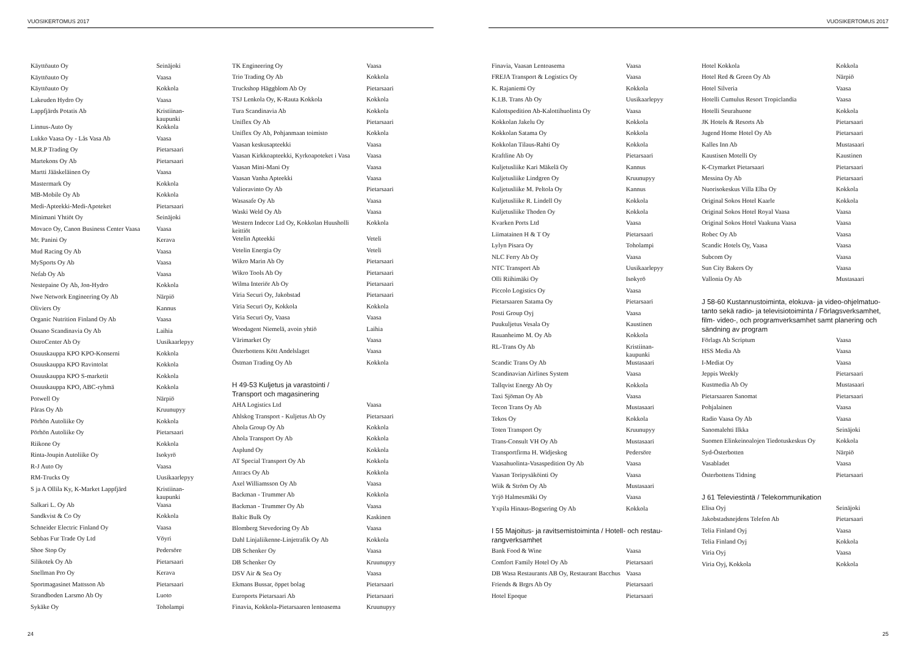VUOSIKERTOMUS 2017
| Käyttöauto Oy | Seinäjoki |
| Käyttöauto Oy | Vaasa |
| Käyttöauto Oy | Kokkola |
| Lakeuden Hydro Oy | Vaasa |
| Lappfjärds Potatis Ab | Kristiinan- kaupunki |
| Linnus-Auto Oy | Kokkola |
| Lukko Vaasa Oy - Lås Vasa Ab | Vaasa |
| M.R.P Trading Oy | Pietarsaari |
| Martekons Oy Ab | Pietarsaari |
| Martti Jääskeläinen Oy | Vaasa |
| Mastermark Oy | Kokkola |
| MB-Mobile Oy Ab | Kokkola |
| Medi-Apteekki-Medi-Apoteket | Pietarsaari |
| Minimani Yhtiöt Oy | Seinäjoki |
| Movaco Oy, Canon Business Center Vaasa | Vaasa |
| Mr. Panini Oy | Kerava |
| Mud Racing Oy Ab | Vaasa |
| MySports Oy Ab | Vaasa |
| Nefab Oy Ab | Vaasa |
| Nestepaine Oy Ab, Jon-Hydro | Kokkola |
| Nwe Network Engineering Oy Ab | Närpiö |
| Oliviers Oy | Kannus |
| Organic Nutrition Finland Oy Ab | Vaasa |
| Ossano Scandinavia Oy Ab | Laihia |
| OstroCenter Ab Oy | Uusikaarlepyy |
| Osuuskauppa KPO KPO-Konserni | Kokkola |
| Osuuskauppa KPO Ravintolat | Kokkola |
| Osuuskauppa KPO S-marketit | Kokkola |
| Osuuskauppa KPO, ABC-ryhmä | Kokkola |
| Potwell Oy | Närpiö |
| Påras Oy Ab | Kruunupyy |
| Pörhön Autoliike Oy | Kokkola |
| Pörhön Autoliike Oy | Pietarsaari |
| Riikone Oy | Kokkola |
| Rinta-Joupin Autoliike Oy | Isokyrö |
| R-J Auto Oy | Vaasa |
| RM-Trucks Oy | Uusikaarlepyy |
| S ja A Ollila Ky, K-Market Lappfjärd | Kristiinan- kaupunki |
| Salkari L. Oy Ab | Vaasa |
| Sandkvist & Co Oy | Kokkola |
| Schneider Electric Finland Oy | Vaasa |
| Sebbas Fur Trade Oy Ltd | Vöyri |
| Shoe Stop Oy | Pedersöre |
| Silikotek Oy Ab | Pietarsaari |
| Snellman Pro Oy | Kerava |
| Sportmagasinet Mattsson Ab | Pietarsaari |
| Strandboden Larsmo Ab Oy | Luoto |
| Sykäke Oy | Toholampi |
| TK Engineering Oy | Vaasa |
| Trio Trading Oy Ab | Kokkola |
| Truckshop Häggblom Ab Oy | Pietarsaari |
| TSJ Lenkola Oy, K-Rauta Kokkola | Kokkola |
| Tura Scandinavia Ab | Kokkola |
| Uniflex Oy Ab | Pietarsaari |
| Uniflex Oy Ab, Pohjanmaan toimisto | Kokkola |
| Vaasan keskusapteekki | Vaasa |
| Vaasan Kirkkoapteekki, Kyrkoapoteket i Vasa | Vaasa |
| Vaasan Mini-Mani Oy | Vaasa |
| Vaasan Vanha Apteekki | Vaasa |
| Valioravinto Oy Ab | Pietarsaari |
| Wasasafe Oy Ab | Vaasa |
| Waski Weld Oy Ab | Vaasa |
| Western Indecor Ltd Oy, Kokkolan Huusholli keittiöt | Kokkola |
| Vetelin Apteekki | Veteli |
| Vetelin Energia Oy | Veteli |
| Wikro Marin Ab Oy | Pietarsaari |
| Wikro Tools Ab Oy | Pietarsaari |
| Wilma Interiör Ab Oy | Pietarsaari |
| Viria Securi Oy, Jakobstad | Pietarsaari |
| Viria Securi Oy, Kokkola | Kokkola |
| Viria Securi Oy, Vaasa | Vaasa |
| Woodagent Niemelä, avoin yhtiö | Laihia |
| Värimarket Oy | Vaasa |
| Österbottens Kött Andelslaget | Vaasa |
| Östman Trading Oy Ab | Kokkola |
H 49-53 Kuljetus ja varastointi /
Transport och magasinering
| AHA Logistics Ltd | Vaasa |
| Ahlskog Transport - Kuljetus Ab Oy | Pietarsaari |
| Ahola Group Oy Ab | Kokkola |
| Ahola Transport Oy Ab | Kokkola |
| Asplund Oy | Kokkola |
| AT Special Transport Oy Ab | Kokkola |
| Attracs Oy Ab | Kokkola |
| Axel Williamsson Oy Ab | Vaasa |
| Backman - Trummer Ab | Kokkola |
| Backman - Trummer Oy Ab | Vaasa |
| Baltic Bulk Oy | Kaskinen |
| Blomberg Stevedoring Oy Ab | Vaasa |
| Dahl Linjaliikenne-Linjetrafik Oy Ab | Kokkola |
| DB Schenker Oy | Vaasa |
| DB Schenker Oy | Kruunupyy |
| DSV Air & Sea Oy | Vaasa |
| Ekmans Bussar, öppet bolag | Pietarsaari |
| Euroports Pietarsaari Ab | Pietarsaari |
| Finavia, Kokkola-Pietarsaaren lentoasema | Kruunupyy |
24
VUOSIKERTOMUS 2017
| Finavia, Vaasan Lentoasema | Vaasa |
| FREJA Transport & Logistics Oy | Vaasa |
| K. Rajaniemi Oy | Kokkola |
| K.I.B. Trans Ab Oy | Uusikaarlepyy |
| Kalottspedition Ab-Kalottihuolinta Oy | Vaasa |
| Kokkolan Jakelu Oy | Kokkola |
| Kokkolan Satama Oy | Kokkola |
| Kokkolan Tilaus-Rahti Oy | Kokkola |
| Kraftline Ab Oy | Pietarsaari |
| Kuljetusliike Kari Mäkelä Oy | Kannus |
| Kuljetusliike Lindgren Oy | Kruunupyy |
| Kuljetusliike M. Peltola Oy | Kannus |
| Kuljetusliike R. Lindell Oy | Kokkola |
| Kuljetusliike Thoden Oy | Kokkola |
| Kvarken Ports Ltd | Vaasa |
| Liimatainen H & T Oy | Pietarsaari |
| Lylyn Pisara Oy | Toholampi |
| NLC Ferry Ab Oy | Vaasa |
| NTC Transport Ab | Uusikaarlepyy |
| Olli Riihimäki Oy | Isokyrö |
| Piccolo Logistics Oy | Vaasa |
| Pietarsaaren Satama Oy | Pietarsaari |
| Posti Group Oyj | Vaasa |
| Puukuljetus Vesala Oy | Kaustinen |
| Rauanheimo M. Oy Ab | Kokkola |
| RL-Trans Oy Ab | Kristiinan- kaupunki |
| Scandic Trans Oy Ab | Mustasaari |
| Scandinavian Airlines System | Vaasa |
| Tallqvist Energy Ab Oy | Kokkola |
| Taxi Sjöman Oy Ab | Vaasa |
| Tecon Trans Oy Ab | Mustasaari |
| Tekos Oy | Kokkola |
| Toten Transport Oy | Kruunupyy |
| Trans-Consult VH Oy Ab | Mustasaari |
| Transportfirma H. Widjeskog | Pedersöre |
| Vaasahuolinta-Vasaspedition Oy Ab | Vaasa |
| Vaasan Toripysäköinti Oy | Vaasa |
| Wiik & Ström Oy Ab | Mustasaari |
| Yrjö Halmesmäki Oy | Vaasa |
| Yxpila Hinaus-Bogsering Oy Ab | Kokkola |
I 55 Majoitus- ja ravitsemistoiminta / Hotell- och restau-
rangverksamhet
| Bank Food & Wine | Vaasa |
| Comfort Family Hotel Oy Ab | Pietarsaari |
| DB Wasa Restaurants AB Oy, Restaurant Bacchus | Vaasa |
| Friends & Brgrs Ab Oy | Pietarsaari |
| Hotel Epoque | Pietarsaari |
| Hotel Kokkola | Kokkola |
| Hotel Red & Green Oy Ab | Närpiö |
| Hotel Silveria | Vaasa |
| Hotelli Cumulus Resort Tropiclandia | Vaasa |
| Hotelli Seurahuone | Kokkola |
| JK Hotels & Resorts Ab | Pietarsaari |
| Jugend Home Hotel Oy Ab | Pietarsaari |
| Kalles Inn Ab | Mustasaari |
| Kaustisen Motelli Oy | Kaustinen |
| K-Ctymarket Pietarsaari | Pietarsaari |
| Messina Oy Ab | Pietarsaari |
| Nuorisokeskus Villa Elba Oy | Kokkola |
| Original Sokos Hotel Kaarle | Kokkola |
| Original Sokos Hotel Royal Vaasa | Vaasa |
| Original Sokos Hotel Vaakuna Vaasa | Vaasa |
| Robec Oy Ab | Vaasa |
| Scandic Hotels Oy, Vaasa | Vaasa |
| Subcom Oy | Vaasa |
| Sun City Bakers Oy | Vaasa |
| Vallonia Oy Ab | Mustasaari |
J 58-60 Kustannustoiminta, elokuva- ja video-ohjelmatuo-
tanto sekä radio- ja televisiotoiminta / Förlagsverksamhet,
film- video-, och programverksamhet samt planering och
sändning av program
| Förlags Ab Scriptum | Vaasa |
| HSS Media Ab | Vaasa |
| I-Mediat Oy | Vaasa |
| Jeppis Weekly | Pietarsaari |
| Kustmedia Ab Oy | Mustasaari |
| Pietarsaaren Sanomat | Pietarsaari |
| Pohjalainen | Vaasa |
| Radio Vaasa Oy Ab | Vaasa |
| Sanomalehti Ilkka | Seinäjoki |
| Suomen Elinkeinoalojen Tiedotuskeskus Oy | Kokkola |
| Syd-Österbotten | Närpiö |
| Vasabladet | Vaasa |
| Österbottens Tidning | Pietarsaari |
J 61 Televiestintä / Telekommunikation
| Elisa Oyj | Seinäjoki |
| Jakobstadsnejdens Telefon Ab | Pietarsaari |
| Telia Finland Oyj | Vaasa |
| Telia Finland Oyj | Kokkola |
| Viria Oyj | Vaasa |
| Viria Oyj, Kokkola | Kokkola |
25